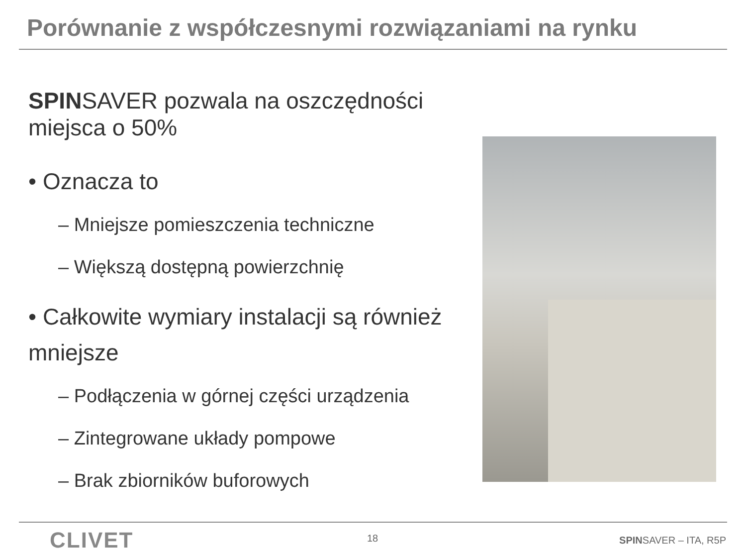Porównanie z współczesnymi rozwiązaniami na rynku
SPINSAVER pozwala na oszczędności miejsca o 50%
• Oznacza to
– Mniejsze pomieszczenia techniczne
– Większą dostępną powierzchnię
• Całkowite wymiary instalacji są również mniejsze
– Podłączenia w górnej części urządzenia
– Zintegrowane układy pompowe
– Brak zbiorników buforowych
CLIVET
18 SPINSAVER – ITA, R5P